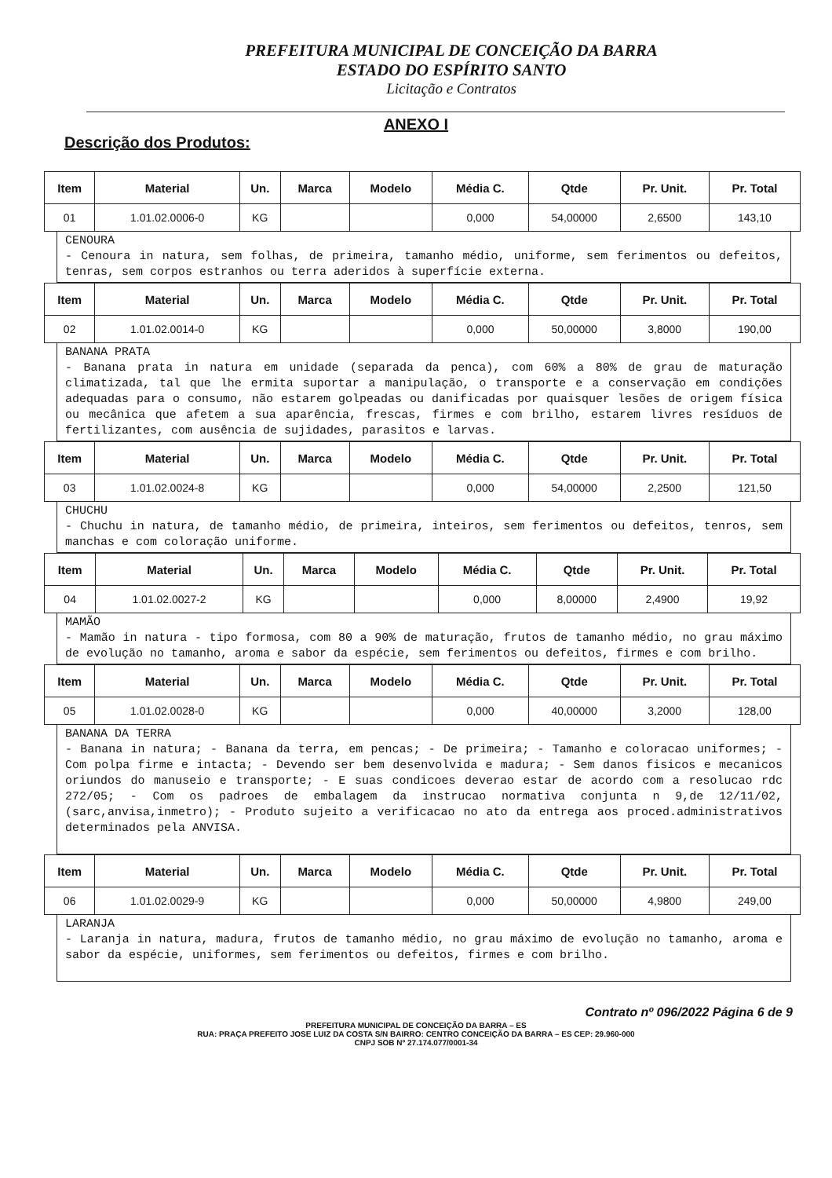PREFEITURA MUNICIPAL DE CONCEIÇÃO DA BARRA
ESTADO DO ESPÍRITO SANTO
Licitação e Contratos
ANEXO I
Descrição dos Produtos:
| Item | Material | Un. | Marca | Modelo | Média C. | Qtde | Pr. Unit. | Pr. Total |
| --- | --- | --- | --- | --- | --- | --- | --- | --- |
| 01 | 1.01.02.0006-0 | KG | | | 0,000 | 54,00000 | 2,6500 | 143,10 |
CENOURA
- Cenoura in natura, sem folhas, de primeira, tamanho médio, uniforme, sem ferimentos ou defeitos, tenras, sem corpos estranhos ou terra aderidos à superfície externa.
| Item | Material | Un. | Marca | Modelo | Média C. | Qtde | Pr. Unit. | Pr. Total |
| --- | --- | --- | --- | --- | --- | --- | --- | --- |
| 02 | 1.01.02.0014-0 | KG | | | 0,000 | 50,00000 | 3,8000 | 190,00 |
BANANA PRATA
- Banana prata in natura em unidade (separada da penca), com 60% a 80% de grau de maturação climatizada, tal que lhe ermita suportar a manipulação, o transporte e a conservação em condições adequadas para o consumo, não estarem golpeadas ou danificadas por quaisquer lesões de origem física ou mecânica que afetem a sua aparência, frescas, firmes e com brilho, estarem livres resíduos de fertilizantes, com ausência de sujidades, parasitos e larvas.
| Item | Material | Un. | Marca | Modelo | Média C. | Qtde | Pr. Unit. | Pr. Total |
| --- | --- | --- | --- | --- | --- | --- | --- | --- |
| 03 | 1.01.02.0024-8 | KG | | | 0,000 | 54,00000 | 2,2500 | 121,50 |
CHUCHU
- Chuchu in natura, de tamanho médio, de primeira, inteiros, sem ferimentos ou defeitos, tenros, sem manchas e com coloração uniforme.
| Item | Material | Un. | Marca | Modelo | Média C. | Qtde | Pr. Unit. | Pr. Total |
| --- | --- | --- | --- | --- | --- | --- | --- | --- |
| 04 | 1.01.02.0027-2 | KG | | | 0,000 | 8,00000 | 2,4900 | 19,92 |
MAMÃO
- Mamão in natura - tipo formosa, com 80 a 90% de maturação, frutos de tamanho médio, no grau máximo de evolução no tamanho, aroma e sabor da espécie, sem ferimentos ou defeitos, firmes e com brilho.
| Item | Material | Un. | Marca | Modelo | Média C. | Qtde | Pr. Unit. | Pr. Total |
| --- | --- | --- | --- | --- | --- | --- | --- | --- |
| 05 | 1.01.02.0028-0 | KG | | | 0,000 | 40,00000 | 3,2000 | 128,00 |
BANANA DA TERRA
- Banana in natura; - Banana da terra, em pencas; - De primeira; - Tamanho e coloracao uniformes; - Com polpa firme e intacta; - Devendo ser bem desenvolvida e madura; - Sem danos fisicos e mecanicos oriundos do manuseio e transporte; - E suas condicoes deverao estar de acordo com a resolucao rdc 272/05; - Com os padroes de embalagem da instrucao normativa conjunta n 9,de 12/11/02,(sarc,anvisa,inmetro); - Produto sujeito a verificacao no ato da entrega aos proced.administrativos determinados pela ANVISA.
| Item | Material | Un. | Marca | Modelo | Média C. | Qtde | Pr. Unit. | Pr. Total |
| --- | --- | --- | --- | --- | --- | --- | --- | --- |
| 06 | 1.01.02.0029-9 | KG | | | 0,000 | 50,00000 | 4,9800 | 249,00 |
LARANJA
- Laranja in natura, madura, frutos de tamanho médio, no grau máximo de evolução no tamanho, aroma e sabor da espécie, uniformes, sem ferimentos ou defeitos, firmes e com brilho.
Contrato nº 096/2022 Página 6 de 9
PREFEITURA MUNICIPAL DE CONCEIÇÃO DA BARRA – ES
RUA: PRAÇA PREFEITO JOSE LUIZ DA COSTA S/N BAIRRO: CENTRO CONCEIÇÃO DA BARRA – ES CEP: 29.960-000
CNPJ SOB Nº 27.174.077/0001-34